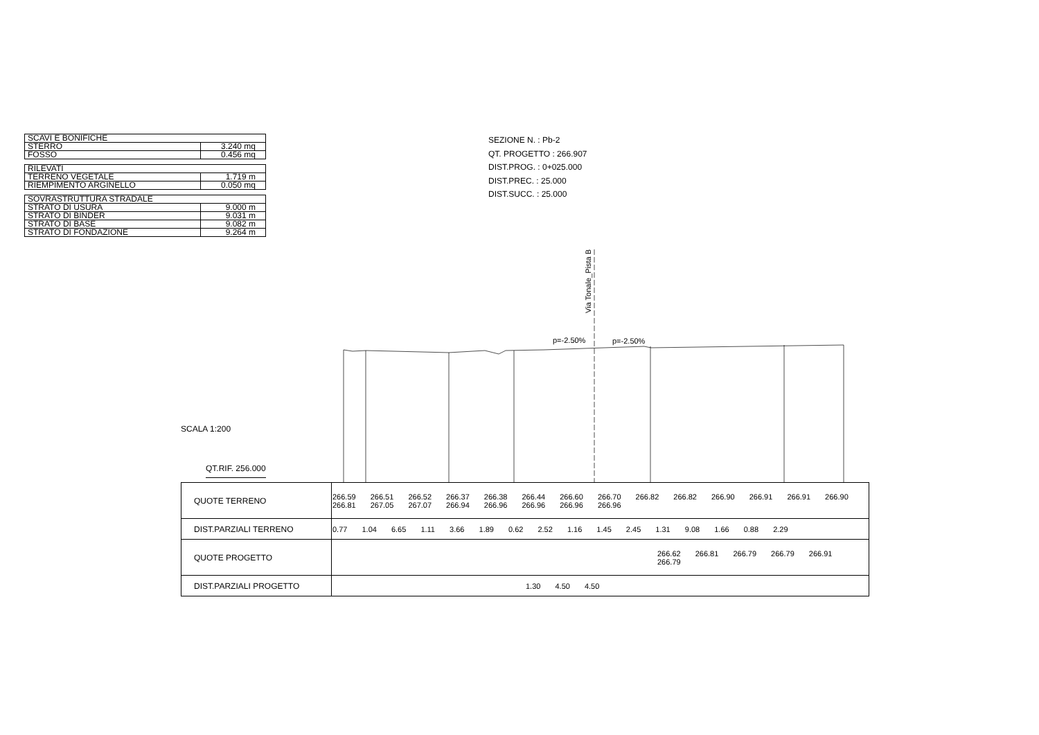| SCAVI E BONIFICHE | |
| STERRO | 3.240 mq |
| FOSSO | 0.456 mq |
| RILEVATI | |
| TERRENO VEGETALE | 1.719 m |
| RIEMPIMENTO ARGINELLO | 0.050 mq |
| SOVRASTRUTTURA STRADALE | |
| STRATO DI USURA | 9.000 m |
| STRATO DI BINDER | 9.031 m |
| STRATO DI BASE | 9.082 m |
| STRATO DI FONDAZIONE | 9.264 m |
SEZIONE N. : Pb-2
QT. PROGETTO : 266.907
DIST.PROG. : 0+025.000
DIST.PREC. : 25.000
DIST.SUCC. : 25.000
Via Tonale_Pista B
p=-2.50% p=-2.50%
SCALA 1:200
QT.RIF. 256.000
| QUOTE TERRENO | 266.59 266.51 266.52 266.37 266.38 266.44 266.60 266.70 266.82 266.82 266.90 266.91 266.91 266.90 266.81 267.05 267.07 266.94 266.96 266.96 266.96 266.96 |
| DIST.PARZIALI TERRENO | 0.77 1.04 6.65 1.11 3.66 1.89 0.62 2.52 1.16 1.45 2.45 1.31 9.08 1.66 0.88 2.29 |
| QUOTE PROGETTO | 266.62 266.81 266.79 266.79 266.91 266.79 |
| DIST.PARZIALI PROGETTO | 1.30 4.50 4.50 |